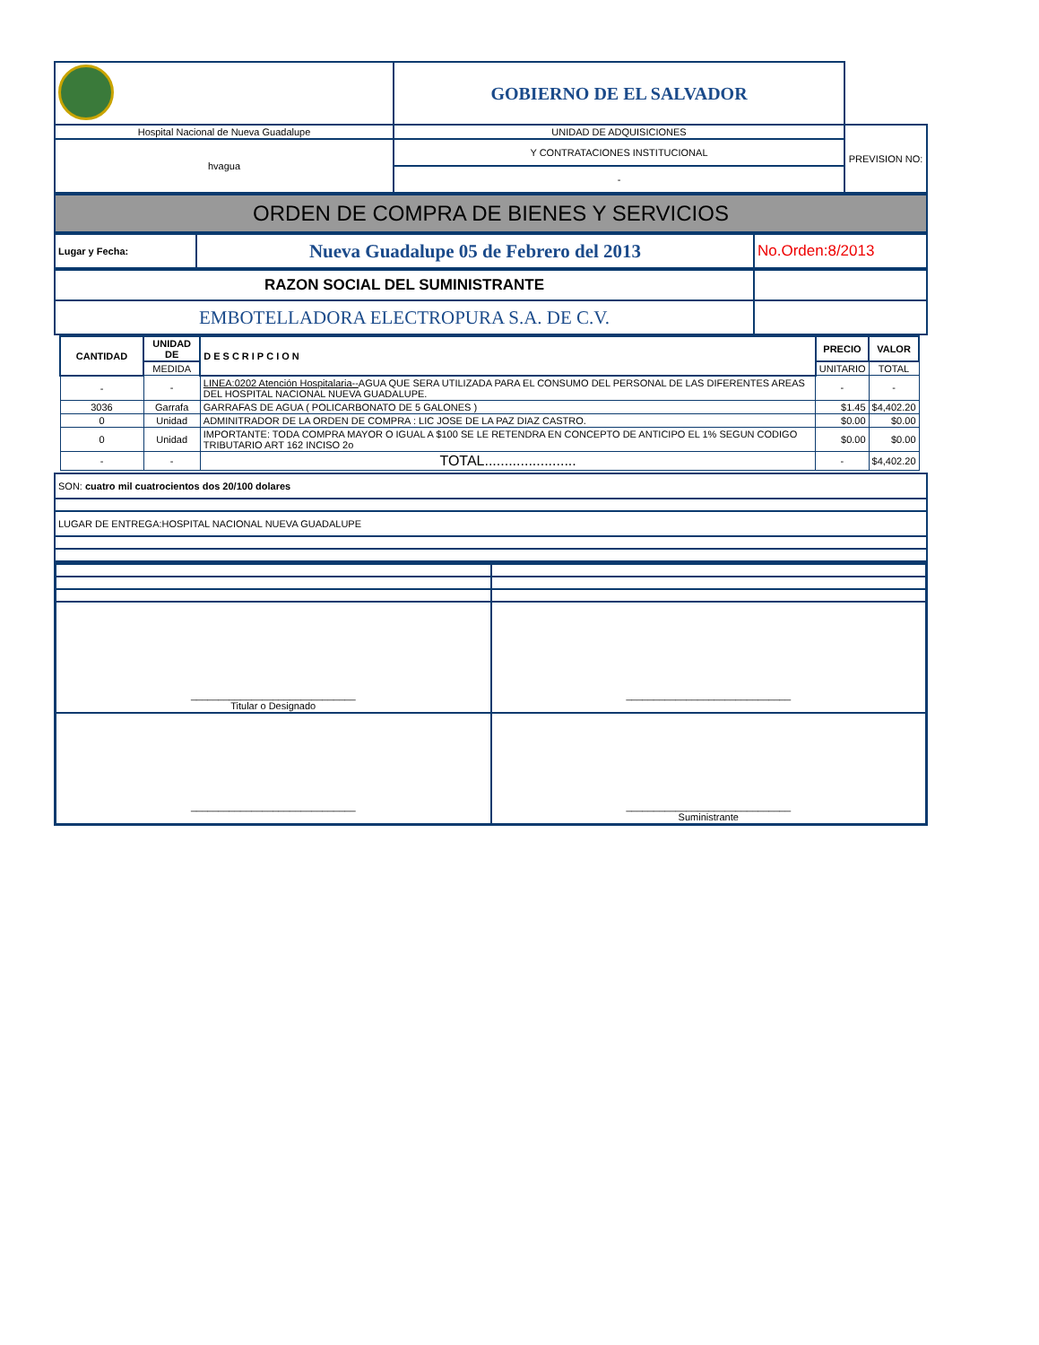| | GOBIERNO DE EL SALVADOR | |
| Hospital Nacional de Nueva Guadalupe | UNIDAD DE ADQUISICIONES | PREVISION NO: |
| hvagua | Y CONTRATACIONES INSTITUCIONAL | |
| | - | |
| ORDEN DE COMPRA DE BIENES Y SERVICIOS |
| Lugar y Fecha: | Nueva Guadalupe 05 de Febrero del 2013 | No.Orden:8/2013 |
| RAZON SOCIAL DEL SUMINISTRANTE | |
| EMBOTELLADORA ELECTROPURA S.A. DE C.V. | |
| CANTIDAD | UNIDAD DE | DESCRIPCION | PRECIO | VALOR |
| --- | --- | --- | --- | --- |
| | MEDIDA | | UNITARIO | TOTAL |
| - | - | LINEA:0202 Atención Hospitalaria-- AGUA QUE SERA UTILIZADA PARA EL CONSUMO DEL PERSONAL DE LAS DIFERENTES AREAS DEL HOSPITAL NACIONAL NUEVA GUADALUPE. | - | - |
| 3036 | Garrafa | GARRAFAS DE AGUA ( POLICARBONATO DE 5 GALONES ) | $1.45 | $4,402.20 |
| 0 | Unidad | ADMINITRADOR DE LA ORDEN DE COMPRA : LIC JOSE DE LA PAZ DIAZ CASTRO. | $0.00 | $0.00 |
| 0 | Unidad | IMPORTANTE: TODA COMPRA MAYOR O IGUAL A $100 SE LE RETENDRA EN CONCEPTO DE ANTICIPO EL 1% SEGUN CODIGO TRIBUTARIO ART 162 INCISO 2o | $0.00 | $0.00 |
| - | - | TOTAL....................... | - | $4,402.20 |
| SON: cuatro mil cuatrocientos dos 20/100 dolares |
| LUGAR DE ENTREGA:HOSPITAL NACIONAL NUEVA GUADALUPE |
| ______________________________ Titular o Designado | ______________________________ |
| ______________________________ | ______________________________ Suministrante |